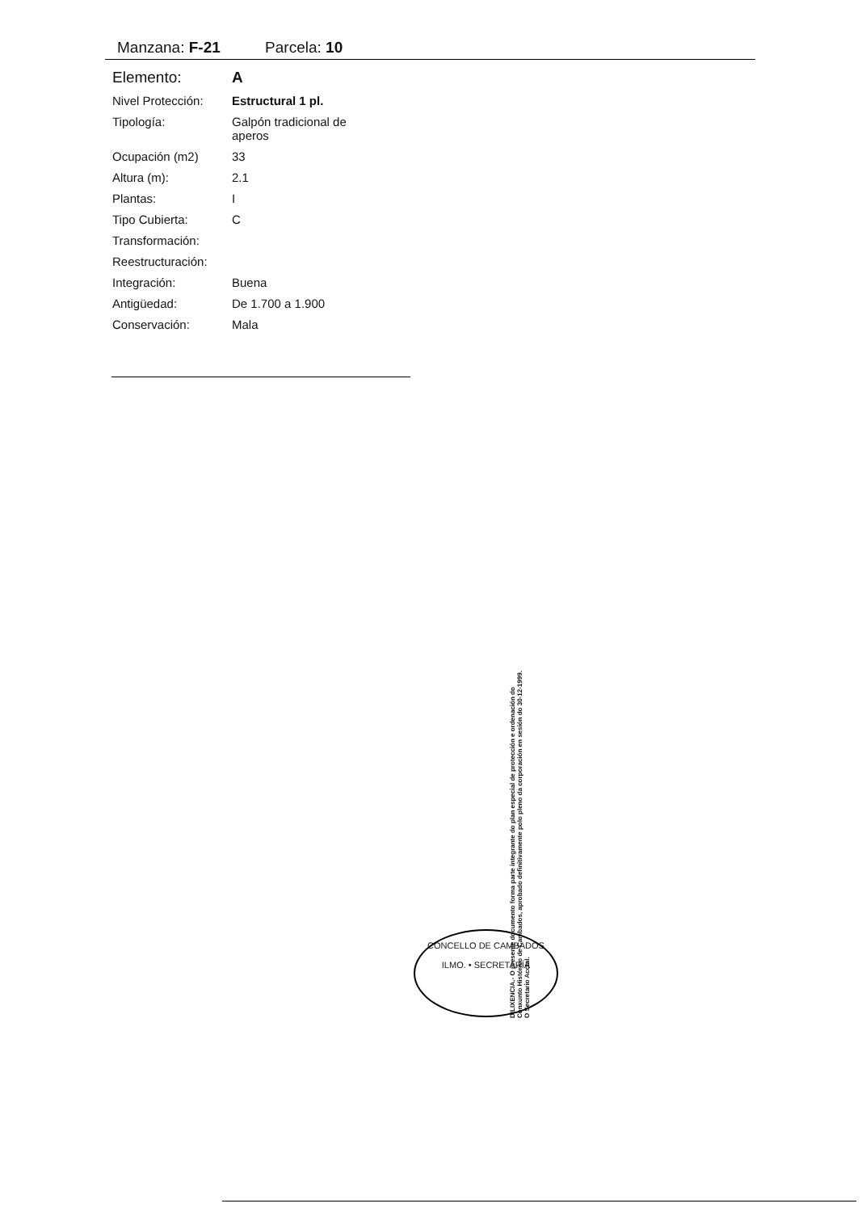Manzana: F-21 Parcela: 10
| Elemento: | A |
| Nivel Protección: | Estructural 1 pl. |
| Tipología: | Galpón tradicional de aperos |
| Ocupación (m2) | 33 |
| Altura (m): | 2.1 |
| Plantas: | I |
| Tipo Cubierta: | C |
| Transformación: | |
| Reestructuración: | |
| Integración: | Buena |
| Antigüedad: | De 1.700 a 1.900 |
| Conservación: | Mala |
DILIXENCIA.- O presente documento forma parte integrante do plan especial de protección e ordenación do Conxunto Histórico de Cambados, aprobado definitivamente polo pleno da corporación en sesión do 30-12-1999. O Secretario Acctal.
CONCELLO DE CAMBADOS
ILMO. • SECRETARÍA